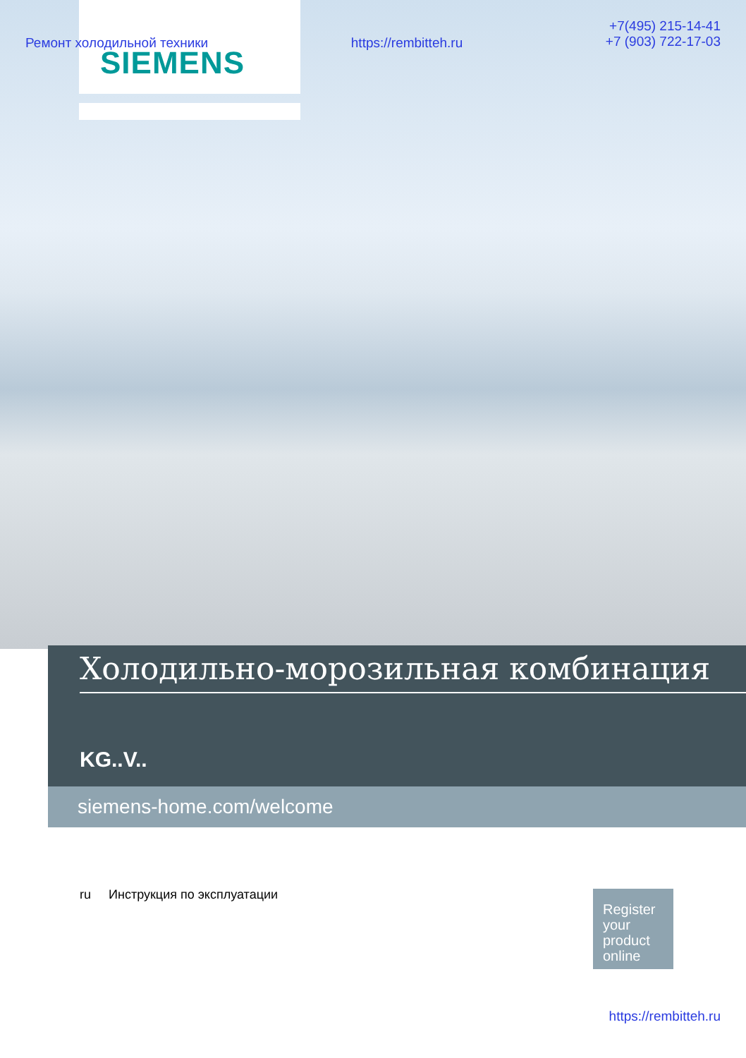Ремонт холодильной техники https://rembitteh.ru +7(495) 215-14-41
+7 (903) 722-17-03
SIEMENS
Холодильно-морозильная комбинация
KG..V..
siemens-home.com/welcome
ru Инструкция по эксплуатации
Register your product online
https://rembitteh.ru